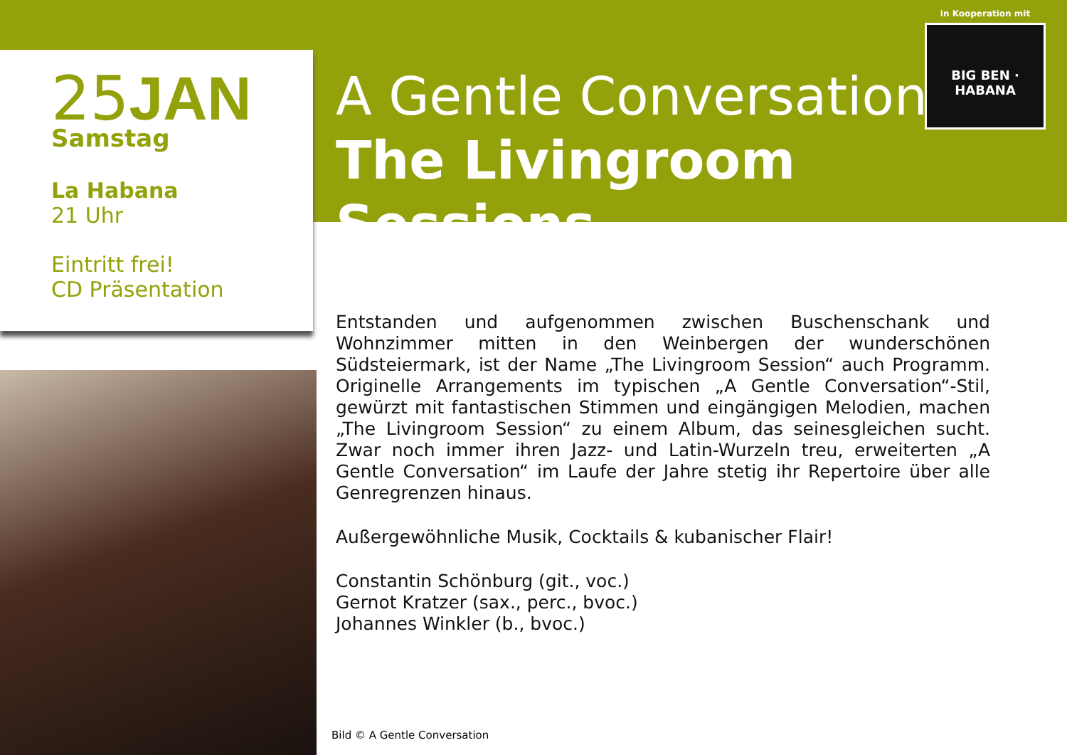25JAN
Samstag
La Habana
21 Uhr
Eintritt frei!
CD Präsentation
in Kooperation mit
BIG BEN · HABANA
A Gentle Conversation
The Livingroom Sessions
Entstanden und aufgenommen zwischen Buschenschank und Wohnzimmer mitten in den Weinbergen der wunderschönen Südsteiermark, ist der Name „The Livingroom Session“ auch Programm. Originelle Arrangements im typischen „A Gentle Conversation“-Stil, gewürzt mit fantastischen Stimmen und eingängigen Melodien, machen „The Livingroom Session“ zu einem Album, das seinesgleichen sucht. Zwar noch immer ihren Jazz- und Latin-Wurzeln treu, erweiterten „A Gentle Conversation“ im Laufe der Jahre stetig ihr Repertoire über alle Genregrenzen hinaus.
Außergewöhnliche Musik, Cocktails & kubanischer Flair!
Constantin Schönburg (git., voc.)
Gernot Kratzer (sax., perc., bvoc.)
Johannes Winkler (b., bvoc.)
Bild © A Gentle Conversation